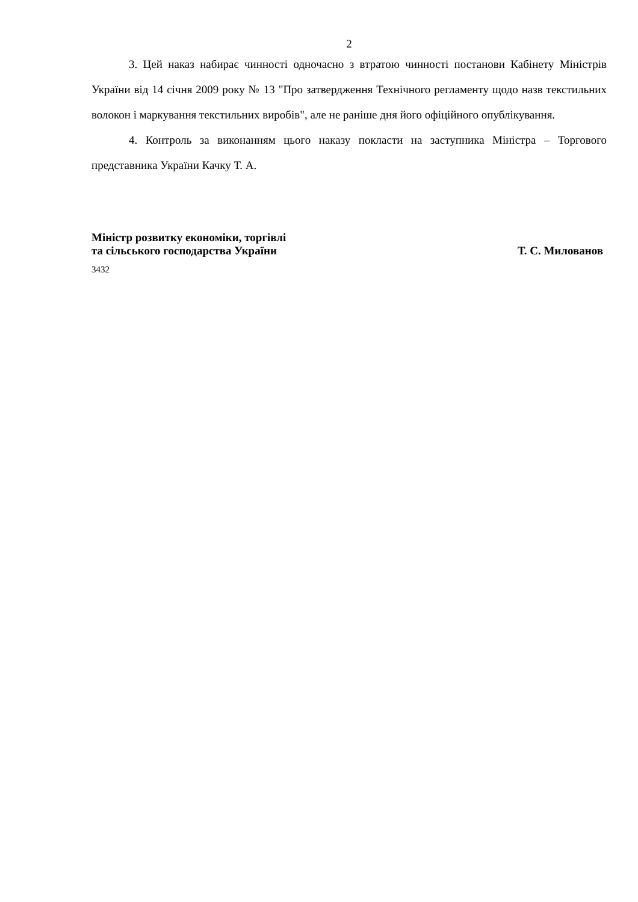2
3. Цей наказ набирає чинності одночасно з втратою чинності постанови Кабінету Міністрів України від 14 січня 2009 року № 13 "Про затвердження Технічного регламенту щодо назв текстильних волокон і маркування текстильних виробів", але не раніше дня його офіційного опублікування.
4. Контроль за виконанням цього наказу покласти на заступника Міністра – Торгового представника України Качку Т. А.
Міністр розвитку економіки, торгівлі
та сільського господарства України
Т. С. Милованов
3432